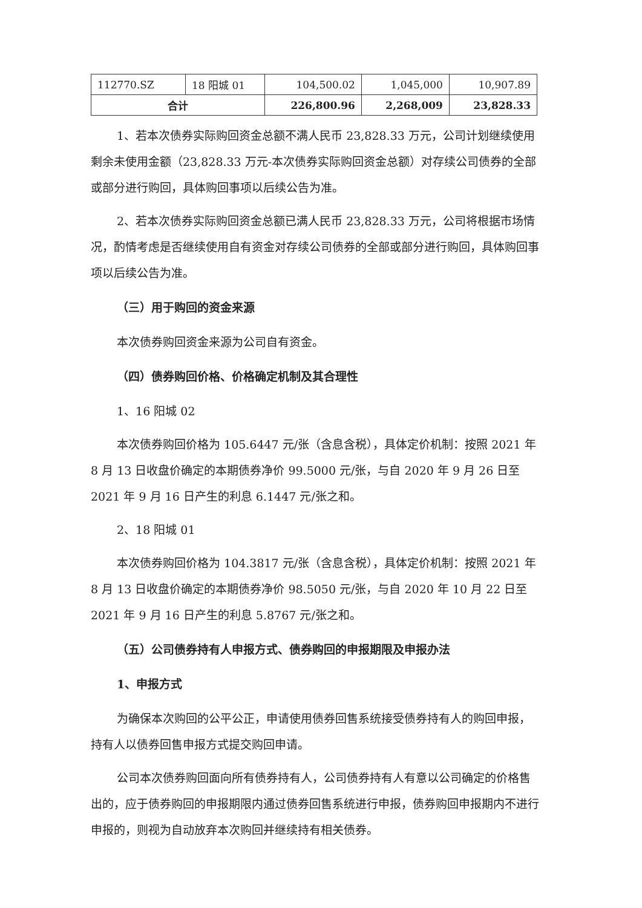| 112770.SZ | 18 阳城 01 | 104,500.02 | 1,045,000 | 10,907.89 |
| 合计 | | 226,800.96 | 2,268,009 | 23,828.33 |
1、若本次债券实际购回资金总额不满人民币 23,828.33 万元，公司计划继续使用剩余未使用金额（23,828.33 万元-本次债券实际购回资金总额）对存续公司债券的全部或部分进行购回，具体购回事项以后续公告为准。
2、若本次债券实际购回资金总额已满人民币 23,828.33 万元，公司将根据市场情况，酌情考虑是否继续使用自有资金对存续公司债券的全部或部分进行购回，具体购回事项以后续公告为准。
（三）用于购回的资金来源
本次债券购回资金来源为公司自有资金。
（四）债券购回价格、价格确定机制及其合理性
1、16 阳城 02
本次债券购回价格为 105.6447 元/张（含息含税），具体定价机制：按照 2021 年 8 月 13 日收盘价确定的本期债券净价 99.5000 元/张，与自 2020 年 9 月 26 日至 2021 年 9 月 16 日产生的利息 6.1447 元/张之和。
2、18 阳城 01
本次债券购回价格为 104.3817 元/张（含息含税），具体定价机制：按照 2021 年 8 月 13 日收盘价确定的本期债券净价 98.5050 元/张，与自 2020 年 10 月 22 日至 2021 年 9 月 16 日产生的利息 5.8767 元/张之和。
（五）公司债券持有人申报方式、债券购回的申报期限及申报办法
1、申报方式
为确保本次购回的公平公正，申请使用债券回售系统接受债券持有人的购回申报，持有人以债券回售申报方式提交购回申请。
公司本次债券购回面向所有债券持有人，公司债券持有人有意以公司确定的价格售出的，应于债券购回的申报期限内通过债券回售系统进行申报，债券购回申报期内不进行申报的，则视为自动放弃本次购回并继续持有相关债券。